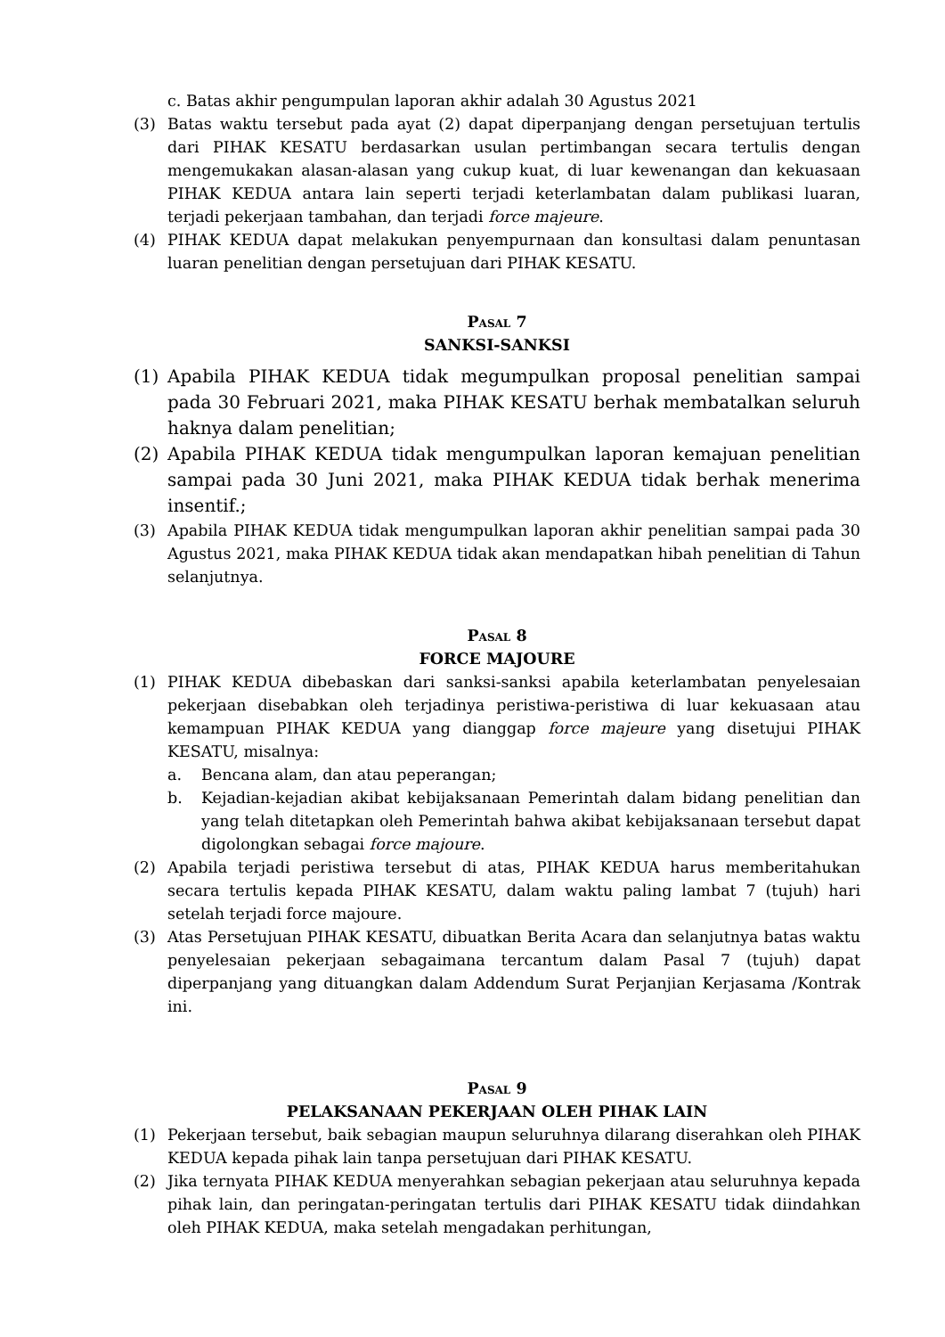c. Batas akhir pengumpulan laporan akhir adalah 30 Agustus 2021
(3) Batas waktu tersebut pada ayat (2) dapat diperpanjang dengan persetujuan tertulis dari PIHAK KESATU berdasarkan usulan pertimbangan secara tertulis dengan mengemukakan alasan-alasan yang cukup kuat, di luar kewenangan dan kekuasaan PIHAK KEDUA antara lain seperti terjadi keterlambatan dalam publikasi luaran, terjadi pekerjaan tambahan, dan terjadi force majeure.
(4) PIHAK KEDUA dapat melakukan penyempurnaan dan konsultasi dalam penuntasan luaran penelitian dengan persetujuan dari PIHAK KESATU.
Pasal 7
SANKSI-SANKSI
(1) Apabila PIHAK KEDUA tidak megumpulkan proposal penelitian sampai pada 30 Februari 2021, maka PIHAK KESATU berhak membatalkan seluruh haknya dalam penelitian;
(2) Apabila PIHAK KEDUA tidak mengumpulkan laporan kemajuan penelitian sampai pada 30 Juni 2021, maka PIHAK KEDUA tidak berhak menerima insentif.;
(3) Apabila PIHAK KEDUA tidak mengumpulkan laporan akhir penelitian sampai pada 30 Agustus 2021, maka PIHAK KEDUA tidak akan mendapatkan hibah penelitian di Tahun selanjutnya.
Pasal 8
FORCE MAJOURE
(1) PIHAK KEDUA dibebaskan dari sanksi-sanksi apabila keterlambatan penyelesaian pekerjaan disebabkan oleh terjadinya peristiwa-peristiwa di luar kekuasaan atau kemampuan PIHAK KEDUA yang dianggap force majeure yang disetujui PIHAK KESATU, misalnya:
a. Bencana alam, dan atau peperangan;
b. Kejadian-kejadian akibat kebijaksanaan Pemerintah dalam bidang penelitian dan yang telah ditetapkan oleh Pemerintah bahwa akibat kebijaksanaan tersebut dapat digolongkan sebagai force majoure.
(2) Apabila terjadi peristiwa tersebut di atas, PIHAK KEDUA harus memberitahukan secara tertulis kepada PIHAK KESATU, dalam waktu paling lambat 7 (tujuh) hari setelah terjadi force majoure.
(3) Atas Persetujuan PIHAK KESATU, dibuatkan Berita Acara dan selanjutnya batas waktu penyelesaian pekerjaan sebagaimana tercantum dalam Pasal 7 (tujuh) dapat diperpanjang yang dituangkan dalam Addendum Surat Perjanjian Kerjasama /Kontrak ini.
Pasal 9
PELAKSANAAN PEKERJAAN OLEH PIHAK LAIN
(1) Pekerjaan tersebut, baik sebagian maupun seluruhnya dilarang diserahkan oleh PIHAK KEDUA kepada pihak lain tanpa persetujuan dari PIHAK KESATU.
(2) Jika ternyata PIHAK KEDUA menyerahkan sebagian pekerjaan atau seluruhnya kepada pihak lain, dan peringatan-peringatan tertulis dari PIHAK KESATU tidak diindahkan oleh PIHAK KEDUA, maka setelah mengadakan perhitungan,